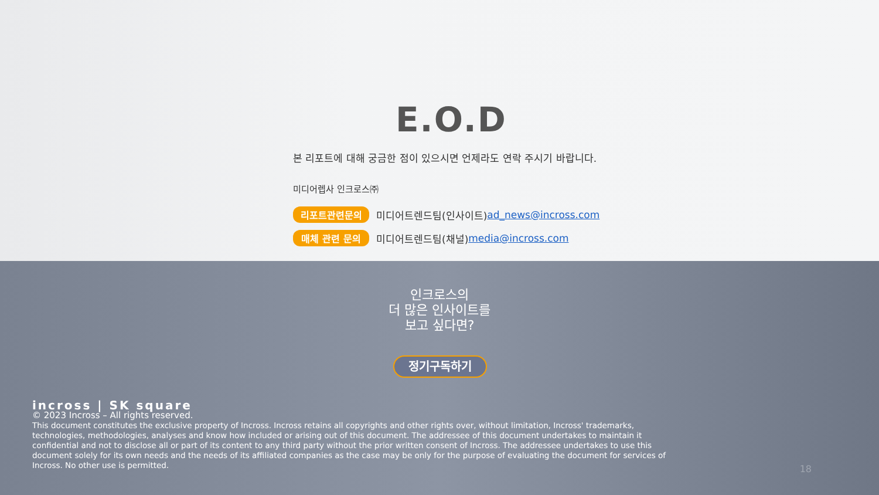E.O.D
본 리포트에 대해 궁금한 점이 있으시면 언제라도 연락 주시기 바랍니다.
미디어렙사 인크로스㈜
리포트관련문의 미디어트렌드팀(인사이트) ad_news@incross.com
매체 관련 문의 미디어트렌드팀(채널) media@incross.com
인크로스의
더 많은 인사이트를
보고 싶다면?
정기구독하기
incross | SK square
© 2023 Incross – All rights reserved.
This document constitutes the exclusive property of Incross. Incross retains all copyrights and other rights over, without limitation, Incross' trademarks, technologies, methodologies, analyses and know how included or arising out of this document. The addressee of this document undertakes to maintain it confidential and not to disclose all or part of its content to any third party without the prior written consent of Incross. The addressee undertakes to use this document solely for its own needs and the needs of its affiliated companies as the case may be only for the purpose of evaluating the document for services of Incross. No other use is permitted.
18